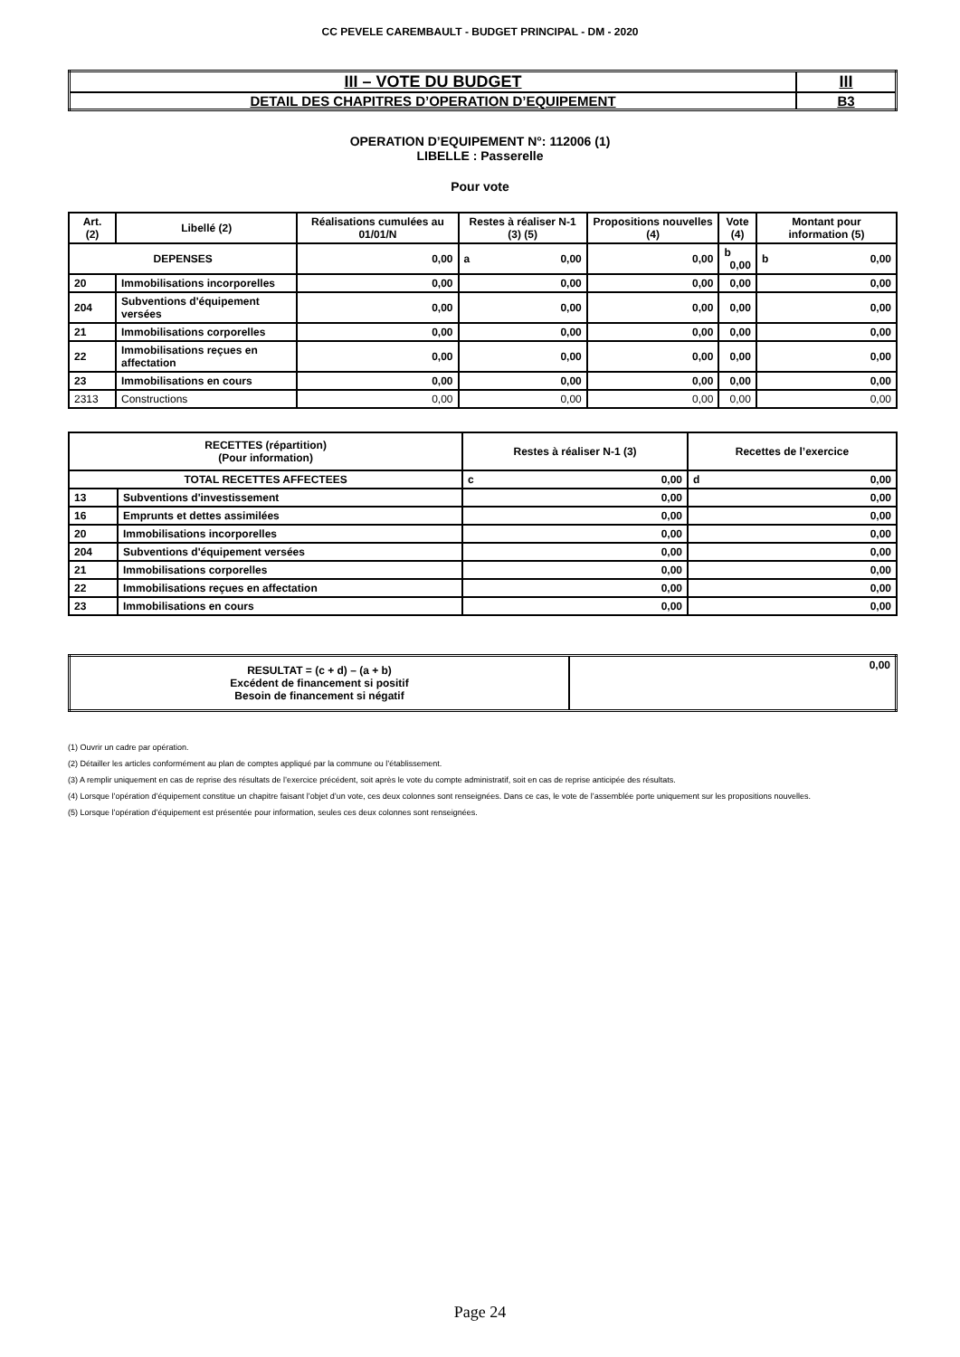CC PEVELE CAREMBAULT - BUDGET PRINCIPAL - DM - 2020
| III – VOTE DU BUDGET | III |
| DETAIL DES CHAPITRES D’OPERATION D’EQUIPEMENT | B3 |
OPERATION D’EQUIPEMENT N°: 112006 (1)
LIBELLE : Passerelle
Pour vote
| Art. (2) | Libellé (2) | Réalisations cumulées au 01/01/N | Restes à réaliser N-1 (3) (5) | Propositions nouvelles (4) | Vote (4) | Montant pour information (5) |
| DEPENSES | | 0,00 | a 0,00 | 0,00 | b 0,00 | b 0,00 |
| 20 | Immobilisations incorporelles | 0,00 | 0,00 | 0,00 | 0,00 | 0,00 |
| 204 | Subventions d'équipement versées | 0,00 | 0,00 | 0,00 | 0,00 | 0,00 |
| 21 | Immobilisations corporelles | 0,00 | 0,00 | 0,00 | 0,00 | 0,00 |
| 22 | Immobilisations reçues en affectation | 0,00 | 0,00 | 0,00 | 0,00 | 0,00 |
| 23 | Immobilisations en cours | 0,00 | 0,00 | 0,00 | 0,00 | 0,00 |
| 2313 | Constructions | 0,00 | 0,00 | 0,00 | 0,00 | 0,00 |
| RECETTES (répartition) (Pour information) | | Restes à réaliser N-1 (3) | Recettes de l’exercice |
| TOTAL RECETTES AFFECTEES | | c 0,00 | d 0,00 |
| 13 | Subventions d'investissement | 0,00 | 0,00 |
| 16 | Emprunts et dettes assimilées | 0,00 | 0,00 |
| 20 | Immobilisations incorporelles | 0,00 | 0,00 |
| 204 | Subventions d'équipement versées | 0,00 | 0,00 |
| 21 | Immobilisations corporelles | 0,00 | 0,00 |
| 22 | Immobilisations reçues en affectation | 0,00 | 0,00 |
| 23 | Immobilisations en cours | 0,00 | 0,00 |
| RESULTAT = (c + d) – (a + b) Excédent de financement si positif Besoin de financement si négatif | 0,00 |
(1) Ouvrir un cadre par opération.
(2) Détailler les articles conformément au plan de comptes appliqué par la commune ou l’établissement.
(3) A remplir uniquement en cas de reprise des résultats de l’exercice précédent, soit après le vote du compte administratif, soit en cas de reprise anticipée des résultats.
(4) Lorsque l’opération d’équipement constitue un chapitre faisant l’objet d’un vote, ces deux colonnes sont renseignées. Dans ce cas, le vote de l’assemblée porte uniquement sur les propositions nouvelles.
(5) Lorsque l’opération d’équipement est présentée pour information, seules ces deux colonnes sont renseignées.
Page 24